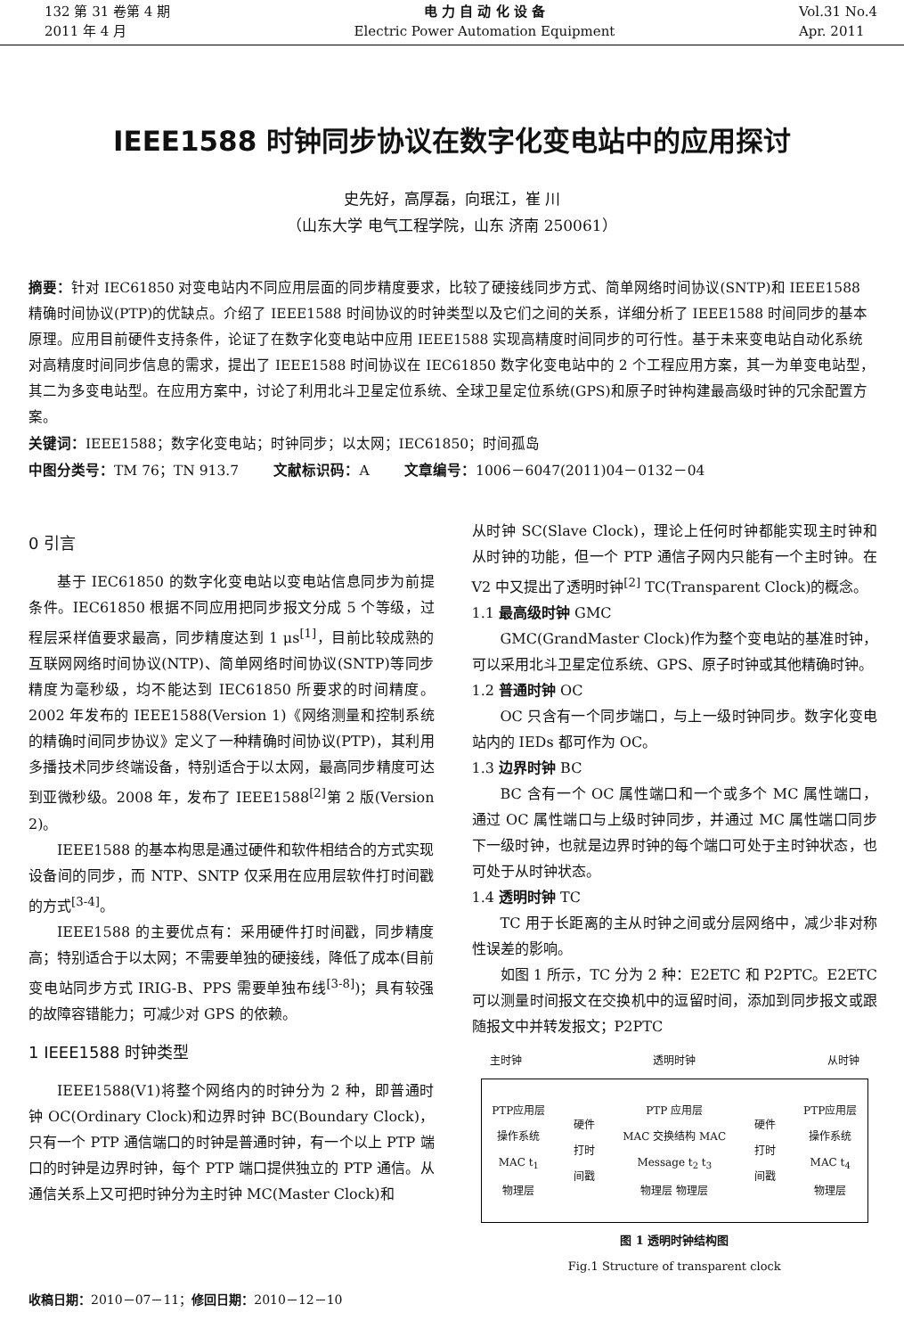132 第 31 卷第 4 期
2011 年 4 月
电 力 自 动 化 设 备
Electric Power Automation Equipment
Vol.31 No.4
Apr. 2011
IEEE1588 时钟同步协议在数字化变电站中的应用探讨
史先好，高厚磊，向珉江，崔 川
（山东大学 电气工程学院，山东 济南 250061）
摘要：针对 IEC61850 对变电站内不同应用层面的同步精度要求，比较了硬接线同步方式、简单网络时间协议(SNTP)和 IEEE1588 精确时间协议(PTP)的优缺点。介绍了 IEEE1588 时间协议的时钟类型以及它们之间的关系，详细分析了 IEEE1588 时间同步的基本原理。应用目前硬件支持条件，论证了在数字化变电站中应用 IEEE1588 实现高精度时间同步的可行性。基于未来变电站自动化系统对高精度时间同步信息的需求，提出了 IEEE1588 时间协议在 IEC61850 数字化变电站中的 2 个工程应用方案，其一为单变电站型，其二为多变电站型。在应用方案中，讨论了利用北斗卫星定位系统、全球卫星定位系统(GPS)和原子时钟构建最高级时钟的冗余配置方案。
关键词：IEEE1588；数字化变电站；时钟同步；以太网；IEC61850；时间孤岛
中图分类号：TM 76；TN 913.7 文献标识码：A 文章编号：1006－6047(2011)04－0132－04
0 引言
基于 IEC61850 的数字化变电站以变电站信息同步为前提条件。IEC61850 根据不同应用把同步报文分成 5 个等级，过程层采样值要求最高，同步精度达到 1 μs<sup>[1]</sup>，目前比较成熟的互联网网络时间协议(NTP)、简单网络时间协议(SNTP)等同步精度为毫秒级，均不能达到 IEC61850 所要求的时间精度。2002 年发布的 IEEE1588(Version 1)《网络测量和控制系统的精确时间同步协议》定义了一种精确时间协议(PTP)，其利用多播技术同步终端设备，特别适合于以太网，最高同步精度可达到亚微秒级。2008 年，发布了 IEEE1588<sup>[2]</sup>第 2 版(Version 2)。
IEEE1588 的基本构思是通过硬件和软件相结合的方式实现设备间的同步，而 NTP、SNTP 仅采用在应用层软件打时间戳的方式<sup>[3-4]</sup>。
IEEE1588 的主要优点有：采用硬件打时间戳，同步精度高；特别适合于以太网；不需要单独的硬接线，降低了成本(目前变电站同步方式 IRIG-B、PPS 需要单独布线<sup>[3-8]</sup>)；具有较强的故障容错能力；可减少对 GPS 的依赖。
1 IEEE1588 时钟类型
IEEE1588(V1)将整个网络内的时钟分为 2 种，即普通时钟 OC(Ordinary Clock)和边界时钟 BC(Boundary Clock)，只有一个 PTP 通信端口的时钟是普通时钟，有一个以上 PTP 端口的时钟是边界时钟，每个 PTP 端口提供独立的 PTP 通信。从通信关系上又可把时钟分为主时钟 MC(Master Clock)和
从时钟 SC(Slave Clock)，理论上任何时钟都能实现主时钟和从时钟的功能，但一个 PTP 通信子网内只能有一个主时钟。在 V2 中又提出了透明时钟<sup>[2]</sup> TC(Transparent Clock)的概念。
1.1 最高级时钟 GMC
GMC(GrandMaster Clock)作为整个变电站的基准时钟，可以采用北斗卫星定位系统、GPS、原子时钟或其他精确时钟。
1.2 普通时钟 OC
OC 只含有一个同步端口，与上一级时钟同步。数字化变电站内的 IEDs 都可作为 OC。
1.3 边界时钟 BC
BC 含有一个 OC 属性端口和一个或多个 MC 属性端口，通过 OC 属性端口与上级时钟同步，并通过 MC 属性端口同步下一级时钟，也就是边界时钟的每个端口可处于主时钟状态，也可处于从时钟状态。
1.4 透明时钟 TC
TC 用于长距离的主从时钟之间或分层网络中，减少非对称性误差的影响。
如图 1 所示，TC 分为 2 种：E2ETC 和 P2PTC。E2ETC 可以测量时间报文在交换机中的逗留时间，添加到同步报文或跟随报文中并转发报文；P2PTC
主时钟 透明时钟 从时钟
PTP应用层
操作系统
MAC t<sub>1</sub>
物理层
硬件
打时
间戳
PTP 应用层
MAC 交换结构 MAC
Message t<sub>2</sub> t<sub>3</sub>
物理层 物理层
硬件
打时
间戳
PTP应用层
操作系统
MAC t<sub>4</sub>
物理层
图 1 透明时钟结构图
Fig.1 Structure of transparent clock
收稿日期：2010－07－11；修回日期：2010－12－10